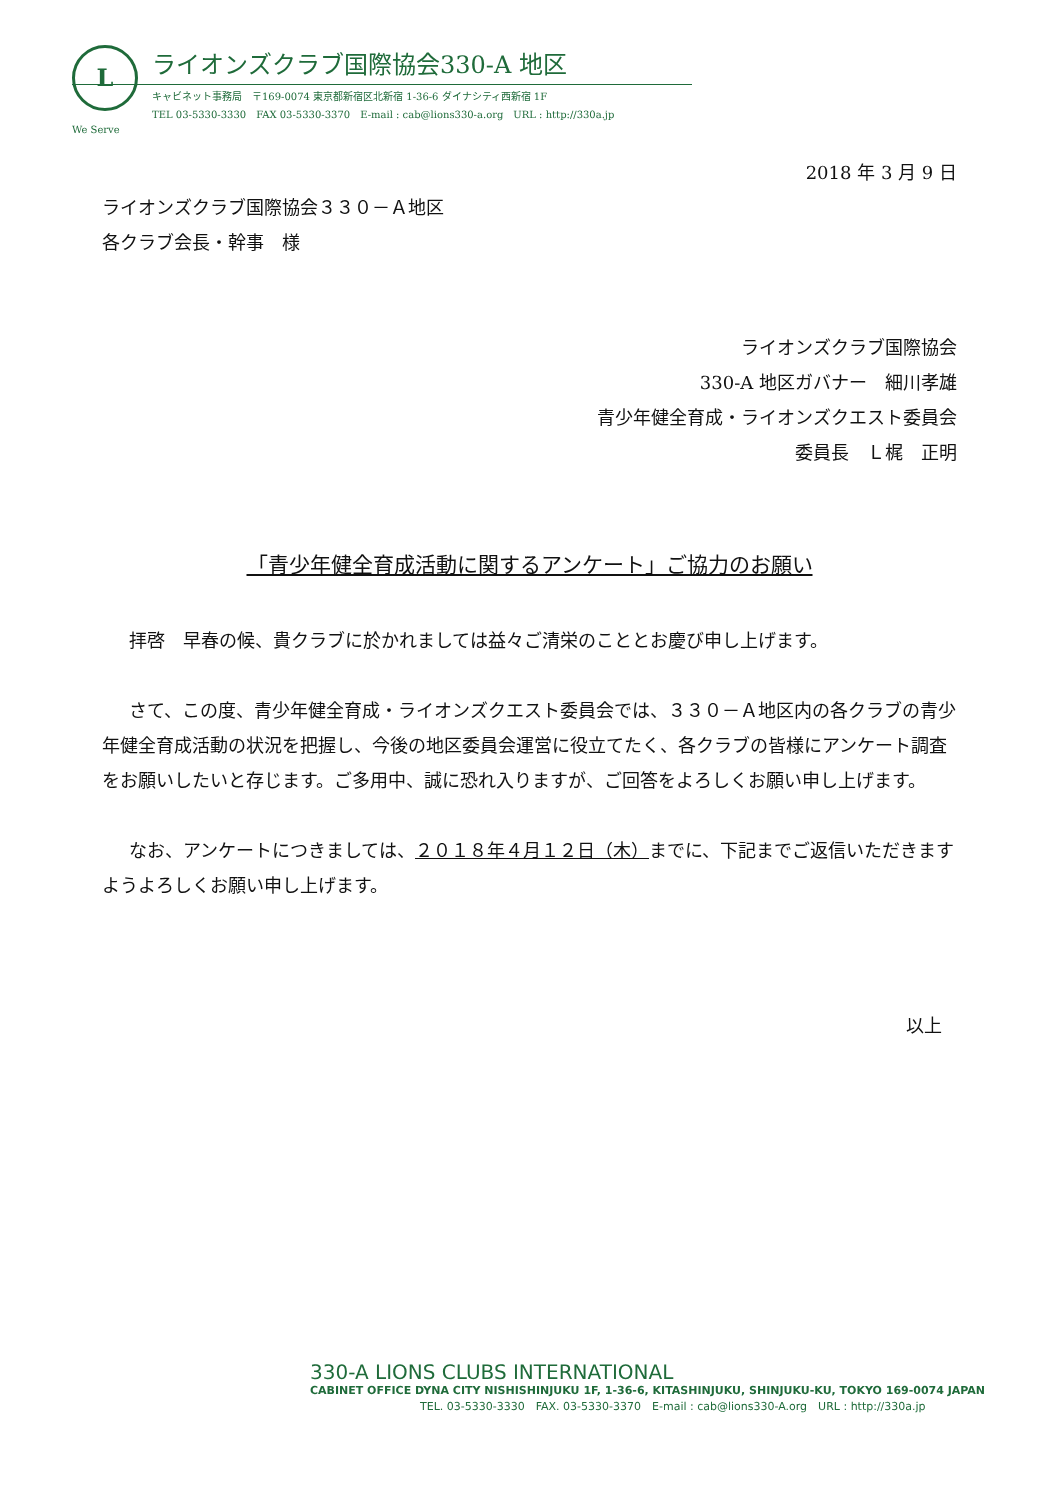L
ライオンズクラブ国際協会330-A 地区
キャビネット事務局　〒169-0074 東京都新宿区北新宿 1-36-6 ダイナシティ西新宿 1F
TEL 03-5330-3330　FAX 03-5330-3370　E-mail : cab@lions330-a.org　URL : http://330a.jp
We Serve
2018 年 3 月 9 日
ライオンズクラブ国際協会３３０－Ａ地区
各クラブ会長・幹事　様
ライオンズクラブ国際協会
330-A 地区ガバナー　細川孝雄
青少年健全育成・ライオンズクエスト委員会
委員長　Ｌ梶　正明
「青少年健全育成活動に関するアンケート」ご協力のお願い
拝啓　早春の候、貴クラブに於かれましては益々ご清栄のこととお慶び申し上げます。
さて、この度、青少年健全育成・ライオンズクエスト委員会では、３３０－Ａ地区内の各クラブの青少年健全育成活動の状況を把握し、今後の地区委員会運営に役立てたく、各クラブの皆様にアンケート調査をお願いしたいと存じます。ご多用中、誠に恐れ入りますが、ご回答をよろしくお願い申し上げます。
なお、アンケートにつきましては、２０１８年４月１２日（木）までに、下記までご返信いただきますようよろしくお願い申し上げます。
以上
330-A LIONS CLUBS INTERNATIONAL
CABINET OFFICE DYNA CITY NISHISHINJUKU 1F, 1-36-6, KITASHINJUKU, SHINJUKU-KU, TOKYO 169-0074 JAPAN
TEL. 03-5330-3330　FAX. 03-5330-3370　E-mail : cab@lions330-A.org　URL : http://330a.jp